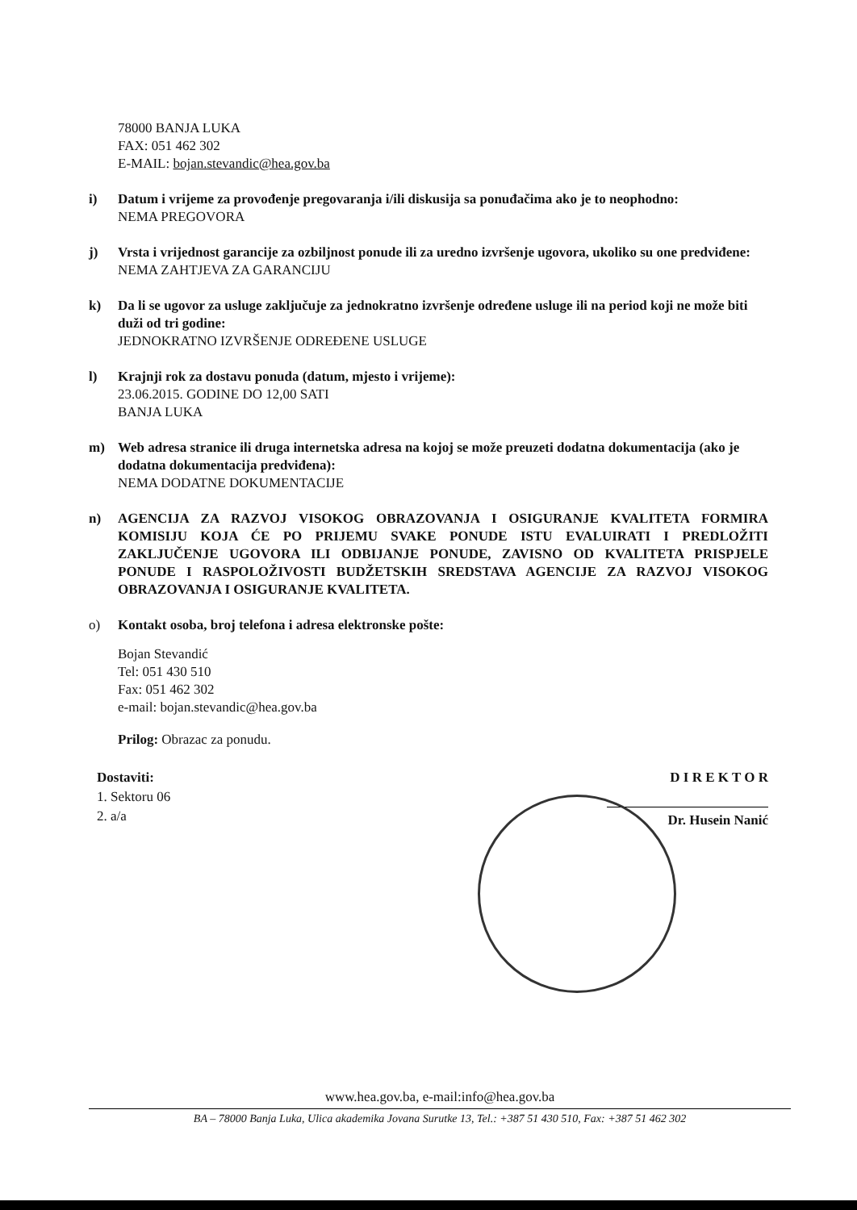78000 BANJA LUKA
FAX: 051 462 302
E-MAIL: bojan.stevandic@hea.gov.ba
i) Datum i vrijeme za provođenje pregovaranja i/ili diskusija sa ponuđačima ako je to neophodno:
NEMA PREGOVORA
j) Vrsta i vrijednost garancije za ozbiljnost ponude ili za uredno izvršenje ugovora, ukoliko su one predviđene:
NEMA ZAHTJEVA ZA GARANCIJU
k) Da li se ugovor za usluge zaključuje za jednokratno izvršenje određene usluge ili na period koji ne može biti duži od tri godine:
JEDNOKRATNO IZVRŠENJE ODREĐENE USLUGE
l) Krajnji rok za dostavu ponuda (datum, mjesto i vrijeme):
23.06.2015. GODINE DO 12,00 SATI
BANJA LUKA
m) Web adresa stranice ili druga internetska adresa na kojoj se može preuzeti dodatna dokumentacija (ako je dodatna dokumentacija predviđena):
NEMA DODATNE DOKUMENTACIJE
n) AGENCIJA ZA RAZVOJ VISOKOG OBRAZOVANJA I OSIGURANJE KVALITETA FORMIRA KOMISIJU KOJA ĆE PO PRIJEMU SVAKE PONUDE ISTU EVALUIRATI I PREDLOŽITI ZAKLJUČENJE UGOVORA ILI ODBIJANJE PONUDE, ZAVISNO OD KVALITETA PRISPJELE PONUDE I RASPOLOŽIVOSTI BUDŽETSKIH SREDSTAVA AGENCIJE ZA RAZVOJ VISOKOG OBRAZOVANJA I OSIGURANJE KVALITETA.
o) Kontakt osoba, broj telefona i adresa elektronske pošte:
Bojan Stevandić
Tel: 051 430 510
Fax: 051 462 302
e-mail: bojan.stevandic@hea.gov.ba
Prilog: Obrazac za ponudu.
Dostaviti:
1. Sektoru 06
2. a/a
D I R E K T O R
Dr. Husein Nanić
www.hea.gov.ba, e-mail:info@hea.gov.ba
BA – 78000 Banja Luka, Ulica akademika Jovana Surutke 13, Tel.: +387 51 430 510, Fax: +387 51 462 302